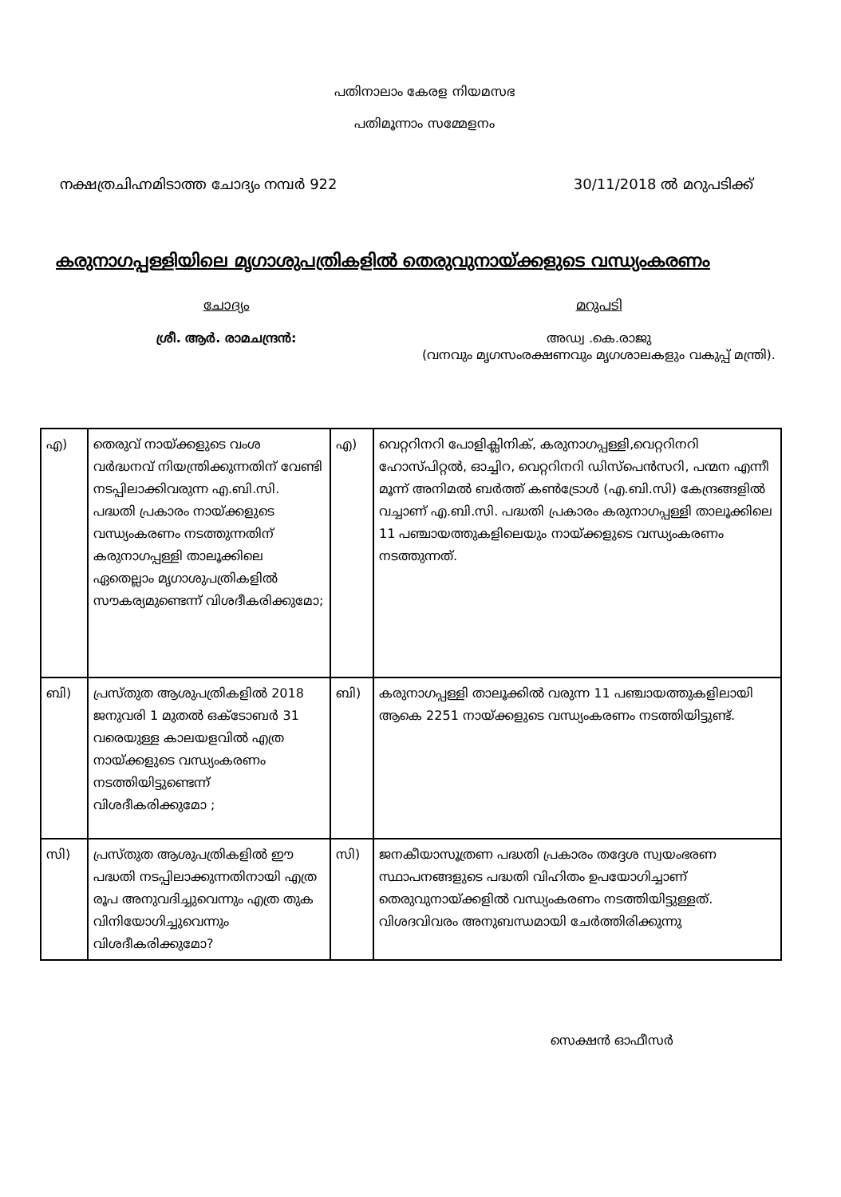പതിനാലാം കേരള നിയമസഭ
പതിമൂന്നാം സമ്മേളനം
നക്ഷത്രചിഹ്നമിടാത്ത ചോദ്യം നമ്പർ 922 30/11/2018 ൽ മറുപടിക്ക്
കരുനാഗപ്പള്ളിയിലെ മൃഗാശുപത്രികളിൽ തെരുവുനായ്ക്കളുടെ വന്ധ്യംകരണം
ചോദ്യം
ശ്രീ. ആർ. രാമചന്ദ്രൻ:
മറുപടി
അഡ്വ .കെ.രാജു
(വനവും മൃഗസംരക്ഷണവും മൃഗശാലകളും വകുപ്പ് മന്ത്രി).
| എ) | തെരുവ് നായ്ക്കളുടെ വംശ വർദ്ധനവ് നിയന്ത്രിക്കുന്നതിന് വേണ്ടി നടപ്പിലാക്കിവരുന്ന എ.ബി.സി. പദ്ധതി പ്രകാരം നായ്ക്കളുടെ വന്ധ്യംകരണം നടത്തുന്നതിന് കരുനാഗപ്പള്ളി താലൂക്കിലെ ഏതെല്ലാം മൃഗാശുപത്രികളിൽ സൗകര്യമുണ്ടെന്ന് വിശദീകരിക്കുമോ; | എ) | വെറ്ററിനറി പോളിക്ലിനിക്, കരുനാഗപ്പള്ളി,വെറ്ററിനറി ഹോസ്പിറ്റൽ, ഓച്ചിറ, വെറ്ററിനറി ഡിസ്പെൻസറി, പന്മന എന്നീ മൂന്ന് അനിമൽ ബർത്ത് കൺട്രോൾ (എ.ബി.സി) കേന്ദ്രങ്ങളിൽ വച്ചാണ് എ.ബി.സി. പദ്ധതി പ്രകാരം കരുനാഗപ്പള്ളി താലൂക്കിലെ 11 പഞ്ചായത്തുകളിലെയും നായ്ക്കളുടെ വന്ധ്യംകരണം നടത്തുന്നത്. |
| ബി) | പ്രസ്തുത ആശുപത്രികളിൽ 2018 ജനുവരി 1 മുതൽ ഒക്ടോബർ 31 വരെയുള്ള കാലയളവിൽ എത്ര നായ്ക്കളുടെ വന്ധ്യംകരണം നടത്തിയിട്ടുണ്ടെന്ന് വിശദീകരിക്കുമോ ; | ബി) | കരുനാഗപ്പള്ളി താലൂക്കിൽ വരുന്ന 11 പഞ്ചായത്തുകളിലായി ആകെ 2251 നായ്ക്കളുടെ വന്ധ്യംകരണം നടത്തിയിട്ടുണ്ട്. |
| സി) | പ്രസ്തുത ആശുപത്രികളിൽ ഈ പദ്ധതി നടപ്പിലാക്കുന്നതിനായി എത്ര രൂപ അനുവദിച്ചുവെന്നും എത്ര തുക വിനിയോഗിച്ചുവെന്നും വിശദീകരിക്കുമോ? | സി) | ജനകീയാസൂത്രണ പദ്ധതി പ്രകാരം തദ്ദേശ സ്വയംഭരണ സ്ഥാപനങ്ങളുടെ പദ്ധതി വിഹിതം ഉപയോഗിച്ചാണ് തെരുവുനായ്ക്കളിൽ വന്ധ്യംകരണം നടത്തിയിട്ടുള്ളത്. വിശദവിവരം അനുബന്ധമായി ചേർത്തിരിക്കുന്നു |
സെക്ഷൻ ഓഫീസർ